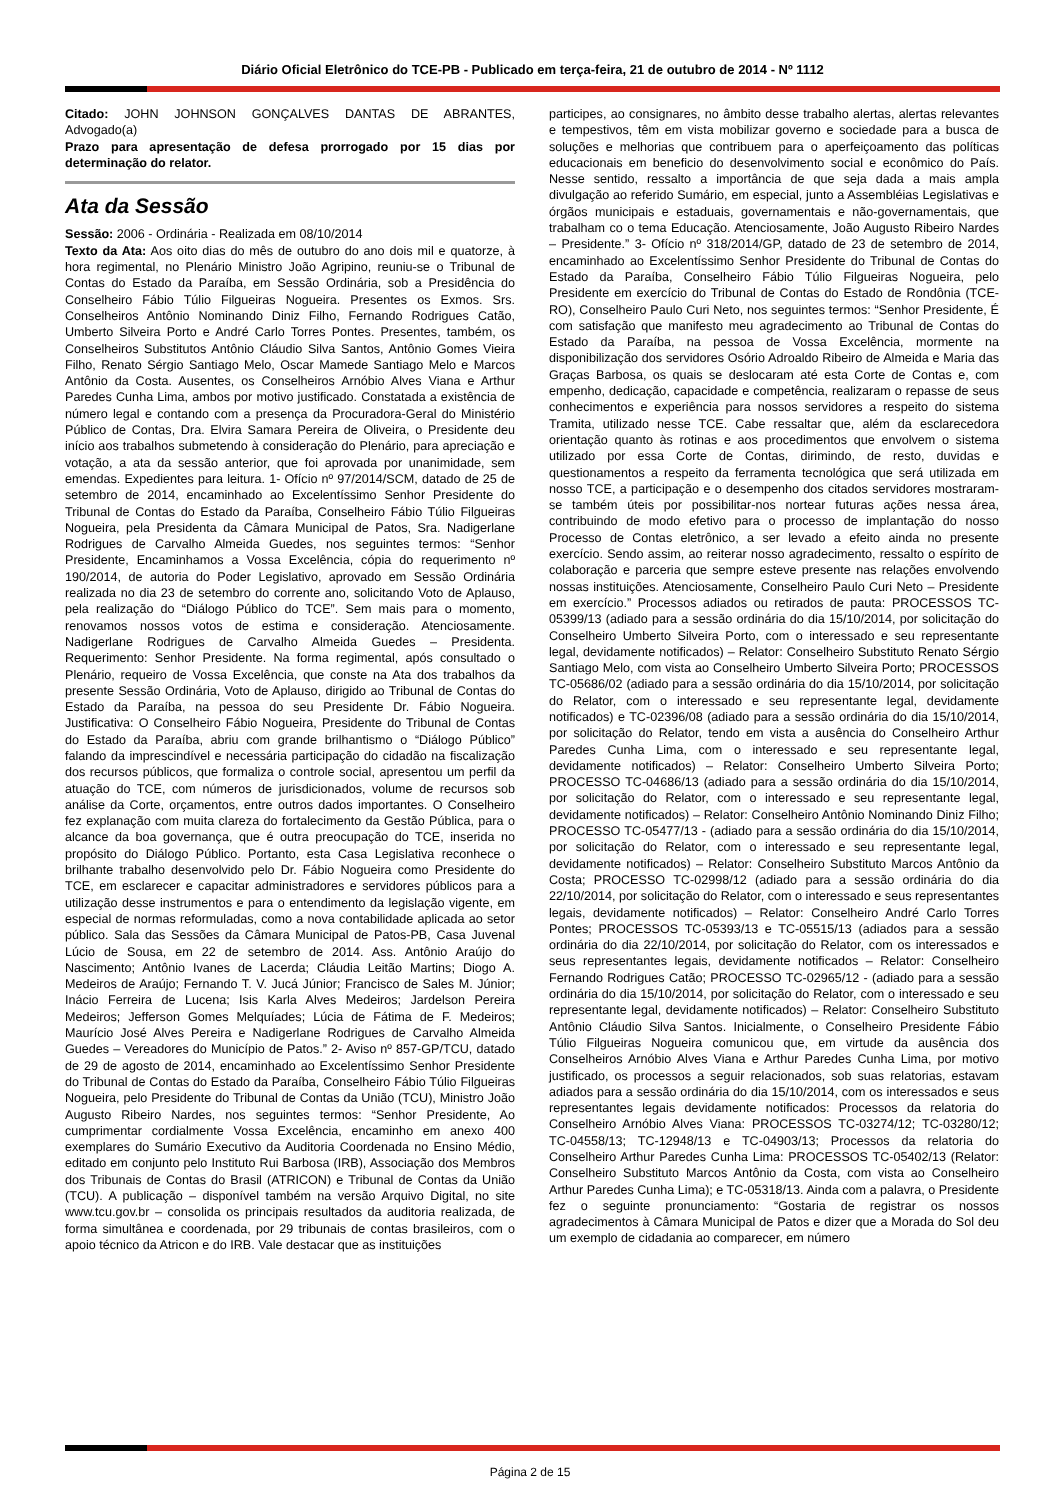Diário Oficial Eletrônico do TCE-PB - Publicado em terça-feira, 21 de outubro de 2014 - Nº 1112
Citado: JOHN JOHNSON GONÇALVES DANTAS DE ABRANTES, Advogado(a)
Prazo para apresentação de defesa prorrogado por 15 dias por determinação do relator.
Ata da Sessão
Sessão: 2006 - Ordinária - Realizada em 08/10/2014
Texto da Ata: Aos oito dias do mês de outubro do ano dois mil e quatorze, à hora regimental, no Plenário Ministro João Agripino, reuniu-se o Tribunal de Contas do Estado da Paraíba, em Sessão Ordinária, sob a Presidência do Conselheiro Fábio Túlio Filgueiras Nogueira. Presentes os Exmos. Srs. Conselheiros Antônio Nominando Diniz Filho, Fernando Rodrigues Catão, Umberto Silveira Porto e André Carlo Torres Pontes. Presentes, também, os Conselheiros Substitutos Antônio Cláudio Silva Santos, Antônio Gomes Vieira Filho, Renato Sérgio Santiago Melo, Oscar Mamede Santiago Melo e Marcos Antônio da Costa. Ausentes, os Conselheiros Arnóbio Alves Viana e Arthur Paredes Cunha Lima, ambos por motivo justificado. Constatada a existência de número legal e contando com a presença da Procuradora-Geral do Ministério Público de Contas, Dra. Elvira Samara Pereira de Oliveira, o Presidente deu início aos trabalhos submetendo à consideração do Plenário, para apreciação e votação, a ata da sessão anterior, que foi aprovada por unanimidade, sem emendas. Expedientes para leitura. 1- Ofício nº 97/2014/SCM, datado de 25 de setembro de 2014, encaminhado ao Excelentíssimo Senhor Presidente do Tribunal de Contas do Estado da Paraíba, Conselheiro Fábio Túlio Filgueiras Nogueira, pela Presidenta da Câmara Municipal de Patos, Sra. Nadigerlane Rodrigues de Carvalho Almeida Guedes, nos seguintes termos: “Senhor Presidente, Encaminhamos a Vossa Excelência, cópia do requerimento nº 190/2014, de autoria do Poder Legislativo, aprovado em Sessão Ordinária realizada no dia 23 de setembro do corrente ano, solicitando Voto de Aplauso, pela realização do “Diálogo Público do TCE”. Sem mais para o momento, renovamos nossos votos de estima e consideração. Atenciosamente. Nadigerlane Rodrigues de Carvalho Almeida Guedes – Presidenta. Requerimento: Senhor Presidente. Na forma regimental, após consultado o Plenário, requeiro de Vossa Excelência, que conste na Ata dos trabalhos da presente Sessão Ordinária, Voto de Aplauso, dirigido ao Tribunal de Contas do Estado da Paraíba, na pessoa do seu Presidente Dr. Fábio Nogueira. Justificativa: O Conselheiro Fábio Nogueira, Presidente do Tribunal de Contas do Estado da Paraíba, abriu com grande brilhantismo o “Diálogo Público” falando da imprescindível e necessária participação do cidadão na fiscalização dos recursos públicos, que formaliza o controle social, apresentou um perfil da atuação do TCE, com números de jurisdicionados, volume de recursos sob análise da Corte, orçamentos, entre outros dados importantes. O Conselheiro fez explanação com muita clareza do fortalecimento da Gestão Pública, para o alcance da boa governança, que é outra preocupação do TCE, inserida no propósito do Diálogo Público. Portanto, esta Casa Legislativa reconhece o brilhante trabalho desenvolvido pelo Dr. Fábio Nogueira como Presidente do TCE, em esclarecer e capacitar administradores e servidores públicos para a utilização desse instrumentos e para o entendimento da legislação vigente, em especial de normas reformuladas, como a nova contabilidade aplicada ao setor público. Sala das Sessões da Câmara Municipal de Patos-PB, Casa Juvenal Lúcio de Sousa, em 22 de setembro de 2014. Ass. Antônio Araújo do Nascimento; Antônio Ivanes de Lacerda; Cláudia Leitão Martins; Diogo A. Medeiros de Araújo; Fernando T. V. Jucá Júnior; Francisco de Sales M. Júnior; Inácio Ferreira de Lucena; Isis Karla Alves Medeiros; Jardelson Pereira Medeiros; Jefferson Gomes Melquíades; Lúcia de Fátima de F. Medeiros; Maurício José Alves Pereira e Nadigerlane Rodrigues de Carvalho Almeida Guedes – Vereadores do Município de Patos.” 2- Aviso nº 857-GP/TCU, datado de 29 de agosto de 2014, encaminhado ao Excelentíssimo Senhor Presidente do Tribunal de Contas do Estado da Paraíba, Conselheiro Fábio Túlio Filgueiras Nogueira, pelo Presidente do Tribunal de Contas da União (TCU), Ministro João Augusto Ribeiro Nardes, nos seguintes termos: “Senhor Presidente, Ao cumprimentar cordialmente Vossa Excelência, encaminho em anexo 400 exemplares do Sumário Executivo da Auditoria Coordenada no Ensino Médio, editado em conjunto pelo Instituto Rui Barbosa (IRB), Associação dos Membros dos Tribunais de Contas do Brasil (ATRICON) e Tribunal de Contas da União (TCU). A publicação – disponível também na versão Arquivo Digital, no site www.tcu.gov.br – consolida os principais resultados da auditoria realizada, de forma simultânea e coordenada, por 29 tribunais de contas brasileiros, com o apoio técnico da Atricon e do IRB. Vale destacar que as instituições
participes, ao consignares, no âmbito desse trabalho alertas, alertas relevantes e tempestivos, têm em vista mobilizar governo e sociedade para a busca de soluções e melhorias que contribuem para o aperfeiçoamento das políticas educacionais em beneficio do desenvolvimento social e econômico do País. Nesse sentido, ressalto a importância de que seja dada a mais ampla divulgação ao referido Sumário, em especial, junto a Assembléias Legislativas e órgãos municipais e estaduais, governamentais e não-governamentais, que trabalham co o tema Educação. Atenciosamente, João Augusto Ribeiro Nardes – Presidente.” 3- Ofício nº 318/2014/GP, datado de 23 de setembro de 2014, encaminhado ao Excelentíssimo Senhor Presidente do Tribunal de Contas do Estado da Paraíba, Conselheiro Fábio Túlio Filgueiras Nogueira, pelo Presidente em exercício do Tribunal de Contas do Estado de Rondônia (TCE-RO), Conselheiro Paulo Curi Neto, nos seguintes termos: “Senhor Presidente, É com satisfação que manifesto meu agradecimento ao Tribunal de Contas do Estado da Paraíba, na pessoa de Vossa Excelência, mormente na disponibilização dos servidores Osório Adroaldo Ribeiro de Almeida e Maria das Graças Barbosa, os quais se deslocaram até esta Corte de Contas e, com empenho, dedicação, capacidade e competência, realizaram o repasse de seus conhecimentos e experiência para nossos servidores a respeito do sistema Tramita, utilizado nesse TCE. Cabe ressaltar que, além da esclarecedora orientação quanto às rotinas e aos procedimentos que envolvem o sistema utilizado por essa Corte de Contas, dirimindo, de resto, duvidas e questionamentos a respeito da ferramenta tecnológica que será utilizada em nosso TCE, a participação e o desempenho dos citados servidores mostraram-se também úteis por possibilitar-nos nortear futuras ações nessa área, contribuindo de modo efetivo para o processo de implantação do nosso Processo de Contas eletrônico, a ser levado a efeito ainda no presente exercício. Sendo assim, ao reiterar nosso agradecimento, ressalto o espírito de colaboração e parceria que sempre esteve presente nas relações envolvendo nossas instituições. Atenciosamente, Conselheiro Paulo Curi Neto – Presidente em exercício.” Processos adiados ou retirados de pauta: PROCESSOS TC-05399/13 (adiado para a sessão ordinária do dia 15/10/2014, por solicitação do Conselheiro Umberto Silveira Porto, com o interessado e seu representante legal, devidamente notificados) – Relator: Conselheiro Substituto Renato Sérgio Santiago Melo, com vista ao Conselheiro Umberto Silveira Porto; PROCESSOS TC-05686/02 (adiado para a sessão ordinária do dia 15/10/2014, por solicitação do Relator, com o interessado e seu representante legal, devidamente notificados) e TC-02396/08 (adiado para a sessão ordinária do dia 15/10/2014, por solicitação do Relator, tendo em vista a ausência do Conselheiro Arthur Paredes Cunha Lima, com o interessado e seu representante legal, devidamente notificados) – Relator: Conselheiro Umberto Silveira Porto; PROCESSO TC-04686/13 (adiado para a sessão ordinária do dia 15/10/2014, por solicitação do Relator, com o interessado e seu representante legal, devidamente notificados) – Relator: Conselheiro Antônio Nominando Diniz Filho; PROCESSO TC-05477/13 - (adiado para a sessão ordinária do dia 15/10/2014, por solicitação do Relator, com o interessado e seu representante legal, devidamente notificados) – Relator: Conselheiro Substituto Marcos Antônio da Costa; PROCESSO TC-02998/12 (adiado para a sessão ordinária do dia 22/10/2014, por solicitação do Relator, com o interessado e seus representantes legais, devidamente notificados) – Relator: Conselheiro André Carlo Torres Pontes; PROCESSOS TC-05393/13 e TC-05515/13 (adiados para a sessão ordinária do dia 22/10/2014, por solicitação do Relator, com os interessados e seus representantes legais, devidamente notificados – Relator: Conselheiro Fernando Rodrigues Catão; PROCESSO TC-02965/12 - (adiado para a sessão ordinária do dia 15/10/2014, por solicitação do Relator, com o interessado e seu representante legal, devidamente notificados) – Relator: Conselheiro Substituto Antônio Cláudio Silva Santos. Inicialmente, o Conselheiro Presidente Fábio Túlio Filgueiras Nogueira comunicou que, em virtude da ausência dos Conselheiros Arnóbio Alves Viana e Arthur Paredes Cunha Lima, por motivo justificado, os processos a seguir relacionados, sob suas relatorias, estavam adiados para a sessão ordinária do dia 15/10/2014, com os interessados e seus representantes legais devidamente notificados: Processos da relatoria do Conselheiro Arnóbio Alves Viana: PROCESSOS TC-03274/12; TC-03280/12; TC-04558/13; TC-12948/13 e TC-04903/13; Processos da relatoria do Conselheiro Arthur Paredes Cunha Lima: PROCESSOS TC-05402/13 (Relator: Conselheiro Substituto Marcos Antônio da Costa, com vista ao Conselheiro Arthur Paredes Cunha Lima); e TC-05318/13. Ainda com a palavra, o Presidente fez o seguinte pronunciamento: “Gostaria de registrar os nossos agradecimentos à Câmara Municipal de Patos e dizer que a Morada do Sol deu um exemplo de cidadania ao comparecer, em número
Página 2 de 15